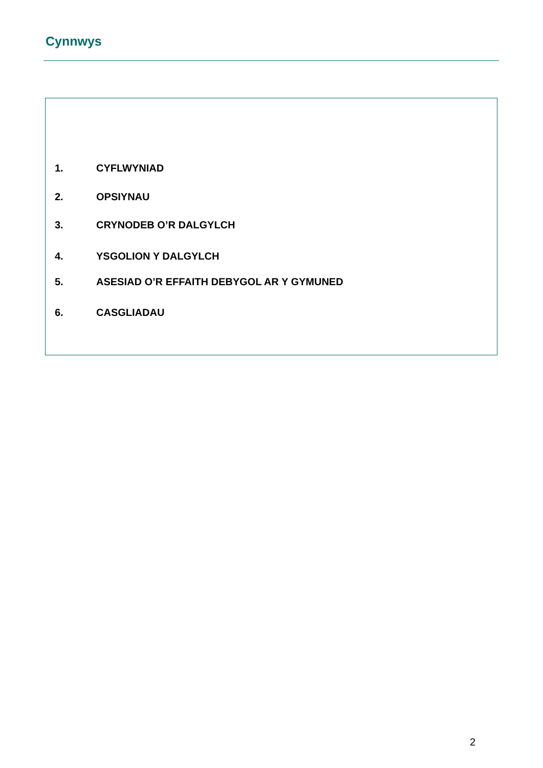Cynnwys
1. CYFLWYNIAD
2. OPSIYNAU
3. CRYNODEB O’R DALGYLCH
4. YSGOLION Y DALGYLCH
5. ASESIAD O’R EFFAITH DEBYGOL AR Y GYMUNED
6. CASGLIADAU
2